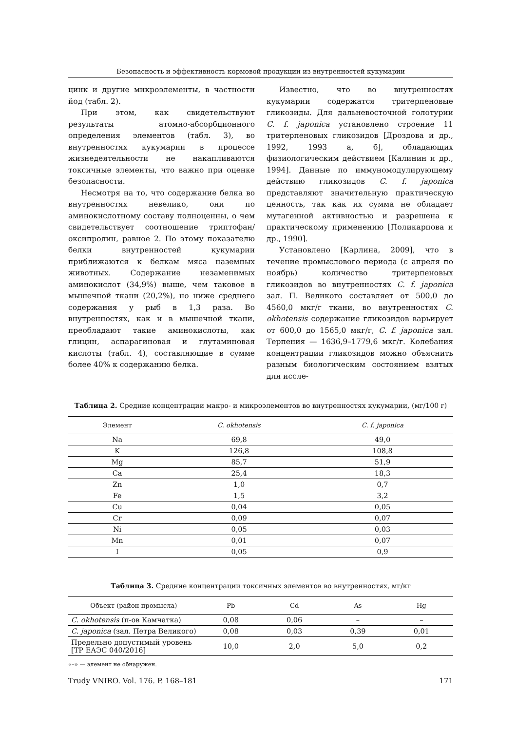Безопасность и эффективность кормовой продукции из внутренностей кукумарии
цинк и другие микроэлементы, в частности йод (табл. 2).
При этом, как свидетельствуют результаты атомно-абсорбционного определения элементов (табл. 3), во внутренностях кукумарии в процессе жизнедеятельности не накапливаются токсичные элементы, что важно при оценке безопасности.
Несмотря на то, что содержание белка во внутренностях невелико, они по аминокислотному составу полноценны, о чем свидетельствует соотношение триптофан/оксипролин, равное 2. По этому показателю белки внутренностей кукумарии приближаются к белкам мяса наземных животных. Содержание незаменимых аминокислот (34,9%) выше, чем таковое в мышечной ткани (20,2%), но ниже среднего содержания у рыб в 1,3 раза. Во внутренностях, как и в мышечной ткани, преобладают такие аминокислоты, как глицин, аспарагиновая и глутаминовая кислоты (табл. 4), составляющие в сумме более 40% к содержанию белка.
Известно, что во внутренностях кукумарии содержатся тритерпеновые гликозиды. Для дальневосточной голотурии C. f. japonica установлено строение 11 тритерпеновых гликозидов [Дроздова и др., 1992, 1993 а, б], обладающих физиологическим действием [Калинин и др., 1994]. Данные по иммуномодулирующему действию гликозидов C. f. japonica представляют значительную практическую ценность, так как их сумма не обладает мутагенной активностью и разрешена к практическому применению [Поликарпова и др., 1990].
Установлено [Карлина, 2009], что в течение промыслового периода (с апреля по ноябрь) количество тритерпеновых гликозидов во внутренностях C. f. japonica зал. П. Великого составляет от 500,0 до 4560,0 мкг/г ткани, во внутренностях C. okhotensis содержание гликозидов варьирует от 600,0 до 1565,0 мкг/г, C. f. japonica зал. Терпения — 1636,9–1779,6 мкг/г. Колебания концентрации гликозидов можно объяснить разным биологическим состоянием взятых для иссле-
Таблица 2. Средние концентрации макро- и микроэлементов во внутренностях кукумарии, (мг/100 г)
| Элемент | C. okhotensis | C. f. japonica |
| --- | --- | --- |
| Na | 69,8 | 49,0 |
| K | 126,8 | 108,8 |
| Mg | 85,7 | 51,9 |
| Ca | 25,4 | 18,3 |
| Zn | 1,0 | 0,7 |
| Fe | 1,5 | 3,2 |
| Cu | 0,04 | 0,05 |
| Cr | 0,09 | 0,07 |
| Ni | 0,05 | 0,03 |
| Mn | 0,01 | 0,07 |
| I | 0,05 | 0,9 |
Таблица 3. Средние концентрации токсичных элементов во внутренностях, мг/кг
| Объект (район промысла) | Pb | Cd | As | Hg |
| --- | --- | --- | --- | --- |
| C. okhotensis (п-ов Камчатка) | 0,08 | 0,06 | – | – |
| C. japonica (зал. Петра Великого) | 0,08 | 0,03 | 0,39 | 0,01 |
| Предельно допустимый уровень [ТР ЕАЭС 040/2016] | 10,0 | 2,0 | 5,0 | 0,2 |
«–» — элемент не обнаружен.
Trudy VNIRO. Vol. 176. P. 168–181 171